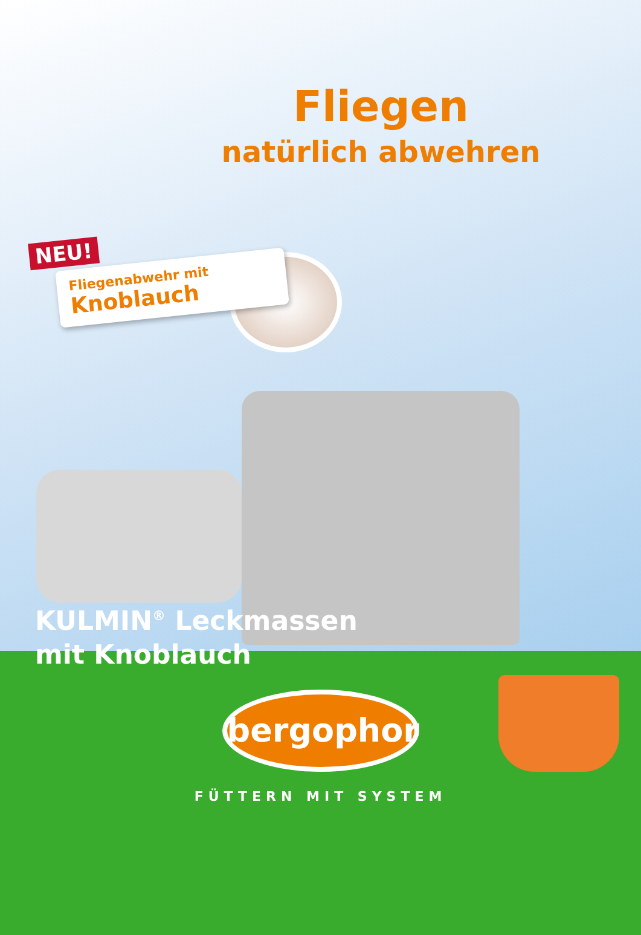Fliegen
natürlich abwehren
NEU!
Fliegenabwehr mit
Knoblauch
KULMIN<sup>®</sup> Leckmassen
mit Knoblauch
bergophor
FÜTTERN MIT SYSTEM